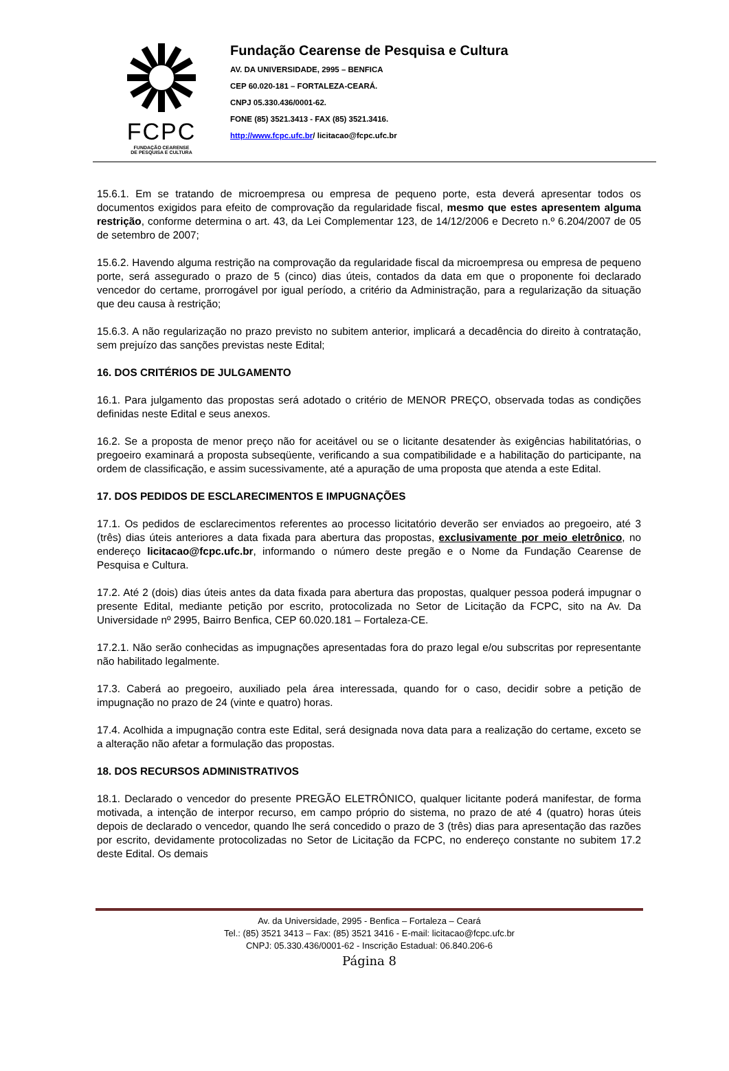FCPC
FUNDAÇÃO CEARENSE
DE PESQUISA E CULTURA
Fundação Cearense de Pesquisa e Cultura
AV. DA UNIVERSIDADE, 2995 – BENFICA
CEP 60.020-181 – FORTALEZA-CEARÁ.
CNPJ 05.330.436/0001-62.
FONE (85) 3521.3413 - FAX (85) 3521.3416.
http://www.fcpc.ufc.br/ licitacao@fcpc.ufc.br
15.6.1. Em se tratando de microempresa ou empresa de pequeno porte, esta deverá apresentar todos os documentos exigidos para efeito de comprovação da regularidade fiscal, mesmo que estes apresentem alguma restrição, conforme determina o art. 43, da Lei Complementar 123, de 14/12/2006 e Decreto n.º 6.204/2007 de 05 de setembro de 2007;
15.6.2. Havendo alguma restrição na comprovação da regularidade fiscal da microempresa ou empresa de pequeno porte, será assegurado o prazo de 5 (cinco) dias úteis, contados da data em que o proponente foi declarado vencedor do certame, prorrogável por igual período, a critério da Administração, para a regularização da situação que deu causa à restrição;
15.6.3. A não regularização no prazo previsto no subitem anterior, implicará a decadência do direito à contratação, sem prejuízo das sanções previstas neste Edital;
16. DOS CRITÉRIOS DE JULGAMENTO
16.1. Para julgamento das propostas será adotado o critério de MENOR PREÇO, observada todas as condições definidas neste Edital e seus anexos.
16.2. Se a proposta de menor preço não for aceitável ou se o licitante desatender às exigências habilitatórias, o pregoeiro examinará a proposta subseqüente, verificando a sua compatibilidade e a habilitação do participante, na ordem de classificação, e assim sucessivamente, até a apuração de uma proposta que atenda a este Edital.
17. DOS PEDIDOS DE ESCLARECIMENTOS E IMPUGNAÇÕES
17.1. Os pedidos de esclarecimentos referentes ao processo licitatório deverão ser enviados ao pregoeiro, até 3 (três) dias úteis anteriores a data fixada para abertura das propostas, exclusivamente por meio eletrônico, no endereço licitacao@fcpc.ufc.br, informando o número deste pregão e o Nome da Fundação Cearense de Pesquisa e Cultura.
17.2. Até 2 (dois) dias úteis antes da data fixada para abertura das propostas, qualquer pessoa poderá impugnar o presente Edital, mediante petição por escrito, protocolizada no Setor de Licitação da FCPC, sito na Av. Da Universidade nº 2995, Bairro Benfica, CEP 60.020.181 – Fortaleza-CE.
17.2.1. Não serão conhecidas as impugnações apresentadas fora do prazo legal e/ou subscritas por representante não habilitado legalmente.
17.3. Caberá ao pregoeiro, auxiliado pela área interessada, quando for o caso, decidir sobre a petição de impugnação no prazo de 24 (vinte e quatro) horas.
17.4. Acolhida a impugnação contra este Edital, será designada nova data para a realização do certame, exceto se a alteração não afetar a formulação das propostas.
18. DOS RECURSOS ADMINISTRATIVOS
18.1. Declarado o vencedor do presente PREGÃO ELETRÔNICO, qualquer licitante poderá manifestar, de forma motivada, a intenção de interpor recurso, em campo próprio do sistema, no prazo de até 4 (quatro) horas úteis depois de declarado o vencedor, quando lhe será concedido o prazo de 3 (três) dias para apresentação das razões por escrito, devidamente protocolizadas no Setor de Licitação da FCPC, no endereço constante no subitem 17.2 deste Edital. Os demais
Av. da Universidade, 2995 - Benfica – Fortaleza – Ceará
Tel.: (85) 3521 3413 – Fax: (85) 3521 3416 - E-mail: licitacao@fcpc.ufc.br
CNPJ: 05.330.436/0001-62 - Inscrição Estadual: 06.840.206-6
Página 8